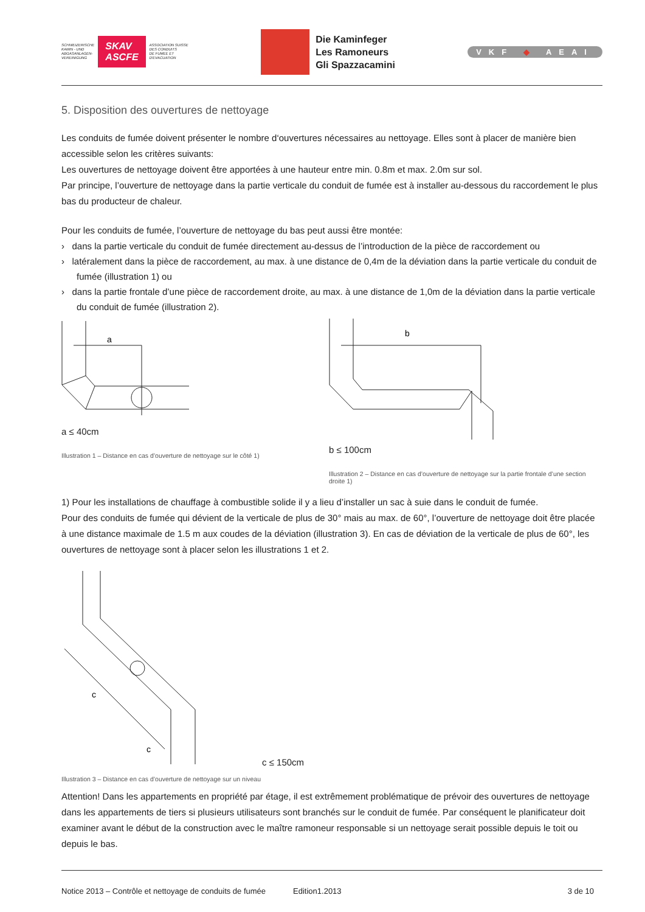SCHWEIZERISCHE
KAMIN - UND
ABGASANLAGEN-
VEREINIGUNG
SKAV
ASCFE
ASSOCIATION SUISSE
DES CONDUITS
DE FUMEE ET
D'EVACUATION
Die Kaminfeger
Les Ramoneurs
Gli Spazzacamini
VKF ◆ AEAI
5. Disposition des ouvertures de nettoyage
Les conduits de fumée doivent présenter le nombre d‘ouvertures nécessaires au nettoyage. Elles sont à placer de manière bien accessible selon les critères suivants:
Les ouvertures de nettoyage doivent être apportées à une hauteur entre min. 0.8m et max. 2.0m sur sol.
Par principe, l’ouverture de nettoyage dans la partie verticale du conduit de fumée est à installer au-dessous du raccordement le plus bas du producteur de chaleur.
Pour les conduits de fumée, l’ouverture de nettoyage du bas peut aussi être montée:
› dans la partie verticale du conduit de fumée directement au-dessus de l’introduction de la pièce de raccordement ou
› latéralement dans la pièce de raccordement, au max. à une distance de 0,4m de la déviation dans la partie verticale du conduit de fumée (illustration 1) ou
› dans la partie frontale d’une pièce de raccordement droite, au max. à une distance de 1,0m de la déviation dans la partie verticale du conduit de fumée (illustration 2).
a
a ≤ 40cm
Illustration 1 – Distance en cas d’ouverture de nettoyage sur le côté 1)
b
b ≤ 100cm
Illustration 2 – Distance en cas d’ouverture de nettoyage sur la partie frontale d’une section droite 1)
1) Pour les installations de chauffage à combustible solide il y a lieu d’installer un sac à suie dans le conduit de fumée.
Pour des conduits de fumée qui dévient de la verticale de plus de 30° mais au max. de 60°, l’ouverture de nettoyage doit être placée à une distance maximale de 1.5 m aux coudes de la déviation (illustration 3). En cas de déviation de la verticale de plus de 60°, les ouvertures de nettoyage sont à placer selon les illustrations 1 et 2.
c
c
c ≤ 150cm
Illustration 3 – Distance en cas d’ouverture de nettoyage sur un niveau
Attention! Dans les appartements en propriété par étage, il est extrêmement problématique de prévoir des ouvertures de nettoyage dans les appartements de tiers si plusieurs utilisateurs sont branchés sur le conduit de fumée. Par conséquent le planificateur doit examiner avant le début de la construction avec le maître ramoneur responsable si un nettoyage serait possible depuis le toit ou depuis le bas.
Notice 2013 – Contrôle et nettoyage de conduits de fumée Edition1.2013 3 de 10